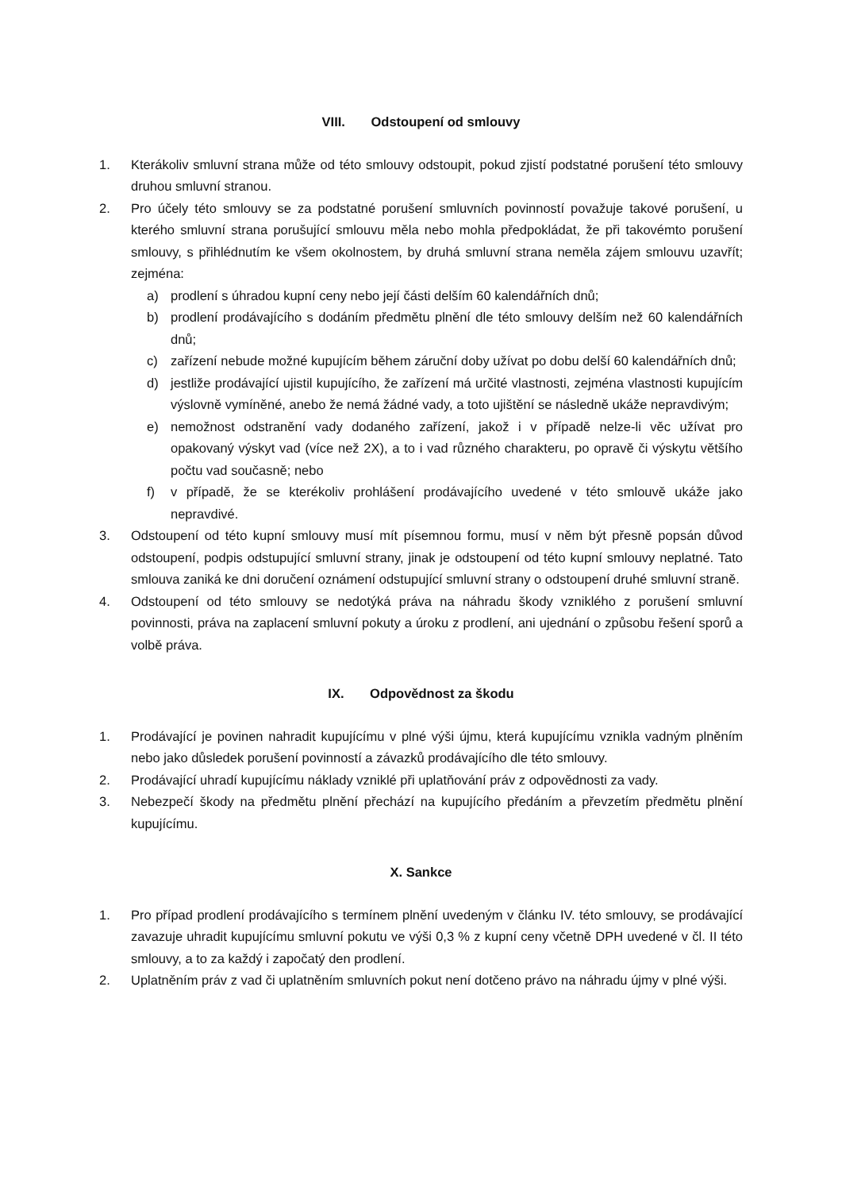VIII. Odstoupení od smlouvy
1. Kterákoliv smluvní strana může od této smlouvy odstoupit, pokud zjistí podstatné porušení této smlouvy druhou smluvní stranou.
2. Pro účely této smlouvy se za podstatné porušení smluvních povinností považuje takové porušení, u kterého smluvní strana porušující smlouvu měla nebo mohla předpokládat, že při takovémto porušení smlouvy, s přihlédnutím ke všem okolnostem, by druhá smluvní strana neměla zájem smlouvu uzavřít; zejména:
a) prodlení s úhradou kupní ceny nebo její části delším 60 kalendářních dnů;
b) prodlení prodávajícího s dodáním předmětu plnění dle této smlouvy delším než 60 kalendářních dnů;
c) zařízení nebude možné kupujícím během záruční doby užívat po dobu delší 60 kalendářních dnů;
d) jestliže prodávající ujistil kupujícího, že zařízení má určité vlastnosti, zejména vlastnosti kupujícím výslovně vymíněné, anebo že nemá žádné vady, a toto ujištění se následně ukáže nepravdivým;
e) nemožnost odstranění vady dodaného zařízení, jakož i v případě nelze-li věc užívat pro opakovaný výskyt vad (více než 2X), a to i vad různého charakteru, po opravě či výskytu většího počtu vad současně; nebo
f) v případě, že se kterékoliv prohlášení prodávajícího uvedené v této smlouvě ukáže jako nepravdivé.
3. Odstoupení od této kupní smlouvy musí mít písemnou formu, musí v něm být přesně popsán důvod odstoupení, podpis odstupující smluvní strany, jinak je odstoupení od této kupní smlouvy neplatné. Tato smlouva zaniká ke dni doručení oznámení odstupující smluvní strany o odstoupení druhé smluvní straně.
4. Odstoupení od této smlouvy se nedotýká práva na náhradu škody vzniklého z porušení smluvní povinnosti, práva na zaplacení smluvní pokuty a úroku z prodlení, ani ujednání o způsobu řešení sporů a volbě práva.
IX. Odpovědnost za škodu
1. Prodávající je povinen nahradit kupujícímu v plné výši újmu, která kupujícímu vznikla vadným plněním nebo jako důsledek porušení povinností a závazků prodávajícího dle této smlouvy.
2. Prodávající uhradí kupujícímu náklady vzniklé při uplatňování práv z odpovědnosti za vady.
3. Nebezpečí škody na předmětu plnění přechází na kupujícího předáním a převzetím předmětu plnění kupujícímu.
X. Sankce
1. Pro případ prodlení prodávajícího s termínem plnění uvedeným v článku IV. této smlouvy, se prodávající zavazuje uhradit kupujícímu smluvní pokutu ve výši 0,3 % z kupní ceny včetně DPH uvedené v čl. II této smlouvy, a to za každý i započatý den prodlení.
2. Uplatněním práv z vad či uplatněním smluvních pokut není dotčeno právo na náhradu újmy v plné výši.